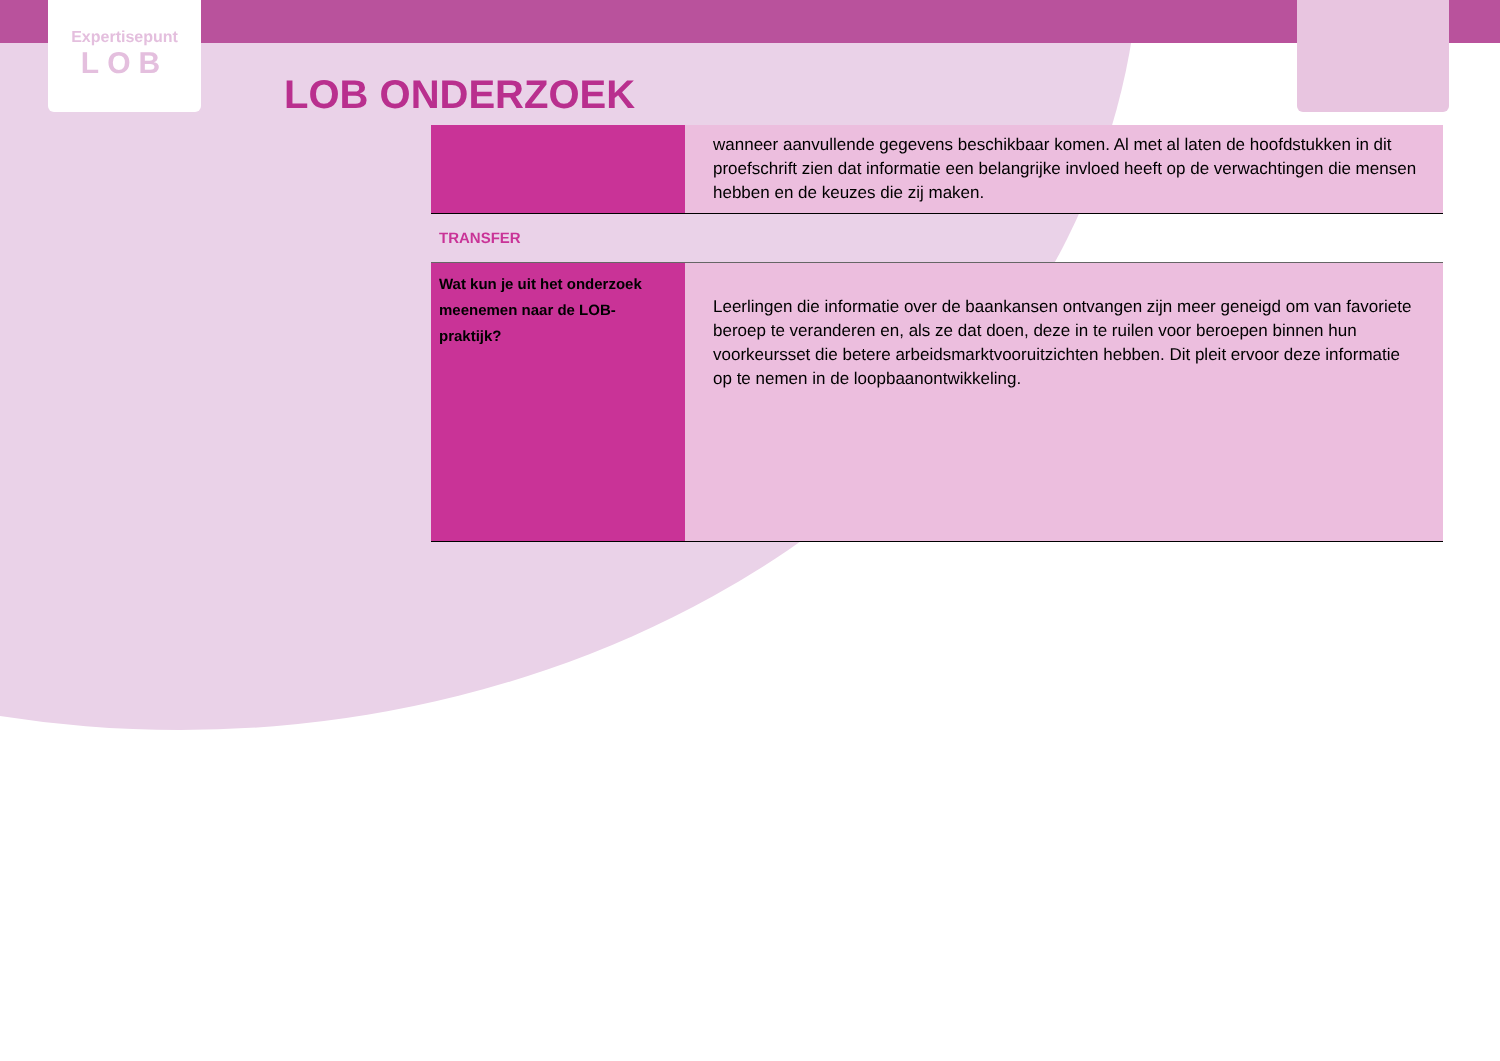Expertisepunt
LOB
LOB ONDERZOEK
| | wanneer aanvullende gegevens beschikbaar komen. Al met al laten de hoofdstukken in dit proefschrift zien dat informatie een belangrijke invloed heeft op de verwachtingen die mensen hebben en de keuzes die zij maken. |
| TRANSFER | |
| Wat kun je uit het onderzoek meenemen naar de LOB-praktijk? | Leerlingen die informatie over de baankansen ontvangen zijn meer geneigd om van favoriete beroep te veranderen en, als ze dat doen, deze in te ruilen voor beroepen binnen hun voorkeursset die betere arbeidsmarktvooruitzichten hebben. Dit pleit ervoor deze informatie op te nemen in de loopbaanontwikkeling. |